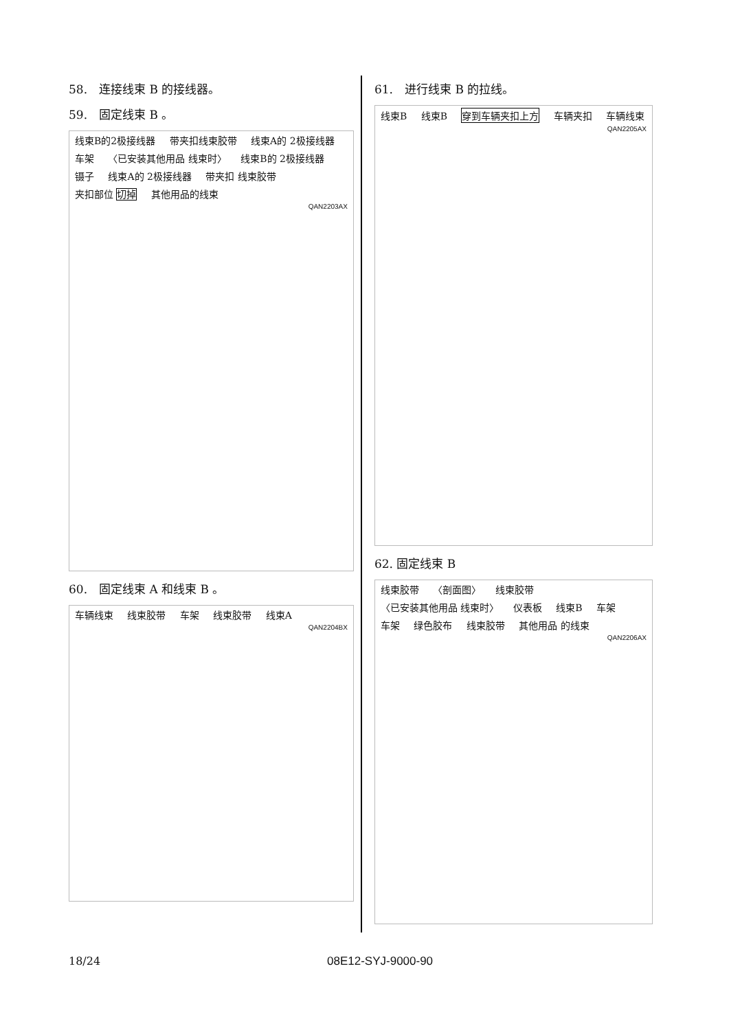58.　连接线束 B 的接线器。
59.　固定线束 B 。
线束B的2极接线器 带夹扣线束胶带 线束A的 2极接线器 车架 〈已安装其他用品 线束时〉 线束B的 2极接线器 镊子 线束A的 2极接线器 带夹扣 线束胶带 夹扣部位 切掉 其他用品的线束
QAN2203AX
60.　固定线束 A 和线束 B 。
车辆线束 线束胶带 车架 线束胶带 线束A
QAN2204BX
61.　进行线束 B 的拉线。
线束B 线束B 穿到车辆夹扣上方 车辆夹扣 车辆线束
QAN2205AX
62. 固定线束 B
线束胶带 〈剖面图〉 线束胶带 〈已安装其他用品 线束时〉 仪表板 线束B 车架 车架 绿色胶布 线束胶带 其他用品 的线束
QAN2206AX
18/24 08E12-SYJ-9000-90